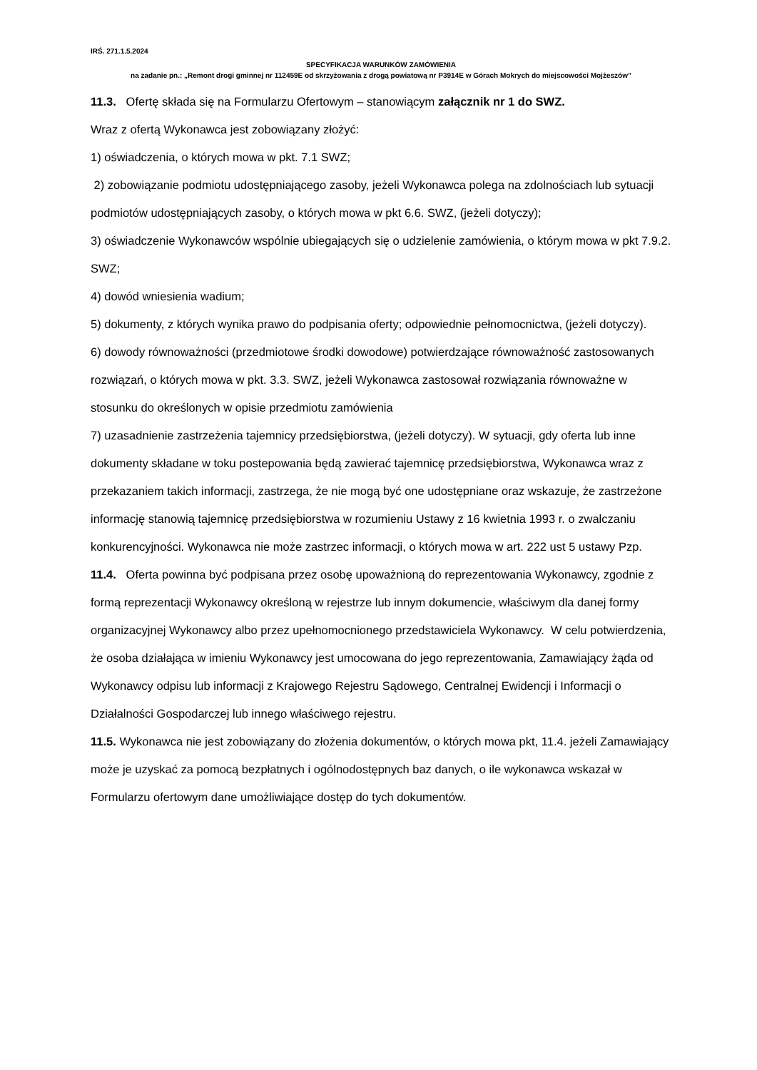IRŚ. 271.1.5.2024
SPECYFIKACJA WARUNKÓW ZAMÓWIENIA
na zadanie pn.: „Remont drogi gminnej nr 112459E od skrzyżowania z drogą powiatową nr P3914E w Górach Mokrych do miejscowości Mojżeszów”
11.3. Ofertę składa się na Formularzu Ofertowym – stanowiącym załącznik nr 1 do SWZ.
Wraz z ofertą Wykonawca jest zobowiązany złożyć:
1) oświadczenia, o których mowa w pkt. 7.1 SWZ;
2) zobowiązanie podmiotu udostępniającego zasoby, jeżeli Wykonawca polega na zdolnościach lub sytuacji podmiotów udostępniających zasoby, o których mowa w pkt 6.6. SWZ, (jeżeli dotyczy);
3) oświadczenie Wykonawców wspólnie ubiegających się o udzielenie zamówienia, o którym mowa w pkt 7.9.2. SWZ;
4) dowód wniesienia wadium;
5) dokumenty, z których wynika prawo do podpisania oferty; odpowiednie pełnomocnictwa, (jeżeli dotyczy).
6) dowody równoważności (przedmiotowe środki dowodowe) potwierdzające równoważność zastosowanych rozwiązań, o których mowa w pkt. 3.3. SWZ, jeżeli Wykonawca zastosował rozwiązania równoważne w stosunku do określonych w opisie przedmiotu zamówienia
7) uzasadnienie zastrzeżenia tajemnicy przedsiębiorstwa, (jeżeli dotyczy). W sytuacji, gdy oferta lub inne dokumenty składane w toku postepowania będą zawierać tajemnicę przedsiębiorstwa, Wykonawca wraz z przekazaniem takich informacji, zastrzega, że nie mogą być one udostępniane oraz wskazuje, że zastrzeżone informację stanowią tajemnicę przedsiębiorstwa w rozumieniu Ustawy z 16 kwietnia 1993 r. o zwalczaniu konkurencyjności. Wykonawca nie może zastrzec informacji, o których mowa w art. 222 ust 5 ustawy Pzp.
11.4. Oferta powinna być podpisana przez osobę upoważnioną do reprezentowania Wykonawcy, zgodnie z formą reprezentacji Wykonawcy określoną w rejestrze lub innym dokumencie, właściwym dla danej formy organizacyjnej Wykonawcy albo przez upełnomocnionego przedstawiciela Wykonawcy. W celu potwierdzenia, że osoba działająca w imieniu Wykonawcy jest umocowana do jego reprezentowania, Zamawiający żąda od Wykonawcy odpisu lub informacji z Krajowego Rejestru Sądowego, Centralnej Ewidencji i Informacji o Działalności Gospodarczej lub innego właściwego rejestru.
11.5. Wykonawca nie jest zobowiązany do złożenia dokumentów, o których mowa pkt, 11.4. jeżeli Zamawiający może je uzyskać za pomocą bezpłatnych i ogólnodostępnych baz danych, o ile wykonawca wskazał w Formularzu ofertowym dane umożliwiające dostęp do tych dokumentów.